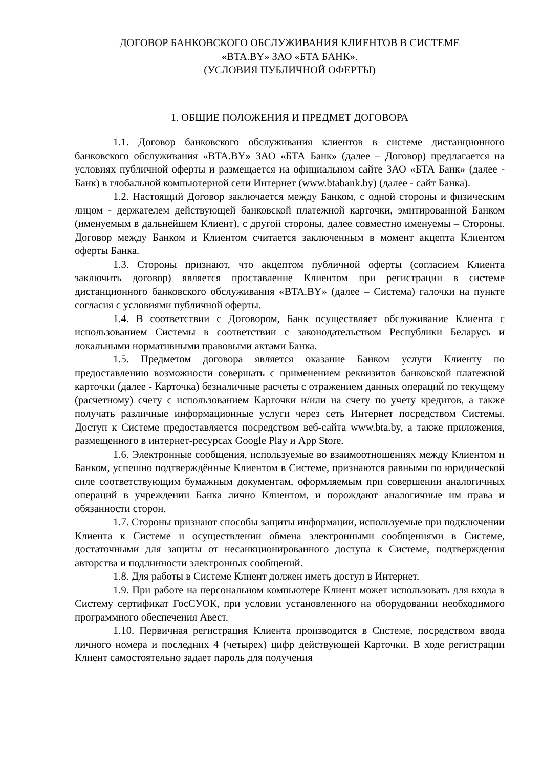ДОГОВОР БАНКОВСКОГО ОБСЛУЖИВАНИЯ КЛИЕНТОВ В СИСТЕМЕ
«BTA.BY» ЗАО «БТА БАНК».
(УСЛОВИЯ ПУБЛИЧНОЙ ОФЕРТЫ)
1. ОБЩИЕ ПОЛОЖЕНИЯ И ПРЕДМЕТ ДОГОВОРА
1.1. Договор банковского обслуживания клиентов в системе дистанционного банковского обслуживания «BTA.BY» ЗАО «БТА Банк» (далее – Договор) предлагается на условиях публичной оферты и размещается на официальном сайте ЗАО «БТА Банк» (далее - Банк) в глобальной компьютерной сети Интернет (www.btabank.by) (далее - сайт Банка).
1.2. Настоящий Договор заключается между Банком, с одной стороны и физическим лицом - держателем действующей банковской платежной карточки, эмитированной Банком (именуемым в дальнейшем Клиент), с другой стороны, далее совместно именуемы – Стороны. Договор между Банком и Клиентом считается заключенным в момент акцепта Клиентом оферты Банка.
1.3. Стороны признают, что акцептом публичной оферты (согласием Клиента заключить договор) является проставление Клиентом при регистрации в системе дистанционного банковского обслуживания «BTA.BY» (далее – Система) галочки на пункте согласия с условиями публичной оферты.
1.4. В соответствии с Договором, Банк осуществляет обслуживание Клиента с использованием Системы в соответствии с законодательством Республики Беларусь и локальными нормативными правовыми актами Банка.
1.5. Предметом договора является оказание Банком услуги Клиенту по предоставлению возможности совершать с применением реквизитов банковской платежной карточки (далее - Карточка) безналичные расчеты с отражением данных операций по текущему (расчетному) счету с использованием Карточки и/или на счету по учету кредитов, а также получать различные информационные услуги через сеть Интернет посредством Системы. Доступ к Системе предоставляется посредством веб-сайта www.bta.by, а также приложения, размещенного в интернет-ресурсах Google Play и App Store.
1.6. Электронные сообщения, используемые во взаимоотношениях между Клиентом и Банком, успешно подтверждённые Клиентом в Системе, признаются равными по юридической силе соответствующим бумажным документам, оформляемым при совершении аналогичных операций в учреждении Банка лично Клиентом, и порождают аналогичные им права и обязанности сторон.
1.7. Стороны признают способы защиты информации, используемые при подключении Клиента к Системе и осуществлении обмена электронными сообщениями в Системе, достаточными для защиты от несанкционированного доступа к Системе, подтверждения авторства и подлинности электронных сообщений.
1.8. Для работы в Системе Клиент должен иметь доступ в Интернет.
1.9. При работе на персональном компьютере Клиент может использовать для входа в Систему сертификат ГосСУОК, при условии установленного на оборудовании необходимого программного обеспечения Авест.
1.10. Первичная регистрация Клиента производится в Системе, посредством ввода личного номера и последних 4 (четырех) цифр действующей Карточки. В ходе регистрации Клиент самостоятельно задает пароль для получения